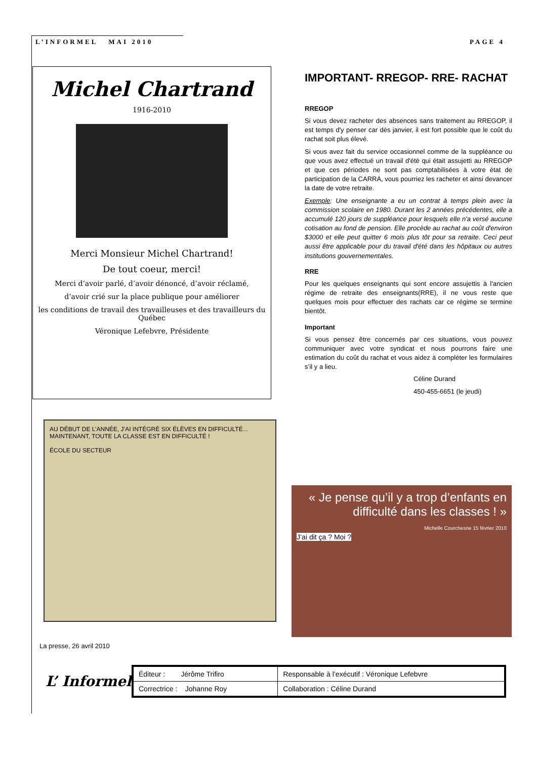L’INFORMEL MAI 2010 PAGE 4
Michel Chartrand
1916-2010
Merci Monsieur Michel Chartrand!
De tout coeur, merci!
Merci d’avoir parlé, d’avoir dénoncé, d’avoir réclamé,
d’avoir crié sur la place publique pour améliorer
les conditions de travail des travailleuses et des travailleurs du Québec
Véronique Lefebvre, Présidente
IMPORTANT- RREGOP- RRE- RACHAT
RREGOP
Si vous devez racheter des absences sans traitement au RREGOP, il est temps d'y penser car dès janvier, il est fort possible que le coût du rachat soit plus élevé.
Si vous avez fait du service occasionnel comme de la suppléance ou que vous avez effectué un travail d'été qui était assujetti au RREGOP et que ces périodes ne sont pas comptabilisées à votre état de participation de la CARRA, vous pourriez les racheter et ainsi devancer la date de votre retraite.
Exemple: Une enseignante a eu un contrat à temps plein avec la commission scolaire en 1980. Durant les 2 années précédentes, elle a accumulé 120 jours de suppléance pour lesquels elle n'a versé aucune cotisation au fond de pension. Elle procède au rachat au coût d'environ $3000 et elle peut quitter 6 mois plus tôt pour sa retraite. Ceci peut aussi être applicable pour du travail d'été dans les hôpitaux ou autres institutions gouvernementales.
RRE
Pour les quelques enseignants qui sont encore assujettis à l'ancien régime de retraite des enseignants(RRE), il ne vous reste que quelques mois pour effectuer des rachats car ce régime se termine bientôt.
Important
Si vous pensez être concernés par ces situations, vous pouvez communiquer avec votre syndicat et nous pourrons faire une estimation du coût du rachat et vous aidez à compléter les formulaires s’il y a lieu.
Céline Durand
450-455-6651 (le jeudi)
AU DÉBUT DE L’ANNÉE, J’AI INTÉGRÉ SIX ÉLÈVES EN DIFFICULTÉ... MAINTENANT, TOUTE LA CLASSE EST EN DIFFICULTÉ !
ÉCOLE DU SECTEUR
« Je pense qu’il y a trop d’enfants en difficulté dans les classes ! »
Michelle Courchesne 15 février 2010
J’ai dit ça ? Moi ?
La presse, 26 avril 2010
L’ Informel
| Éditeur : Jérôme Trifiro | Responsable à l’exécutif : Véronique Lefebvre |
| Correctrice : Johanne Roy | Collaboration : Céline Durand |